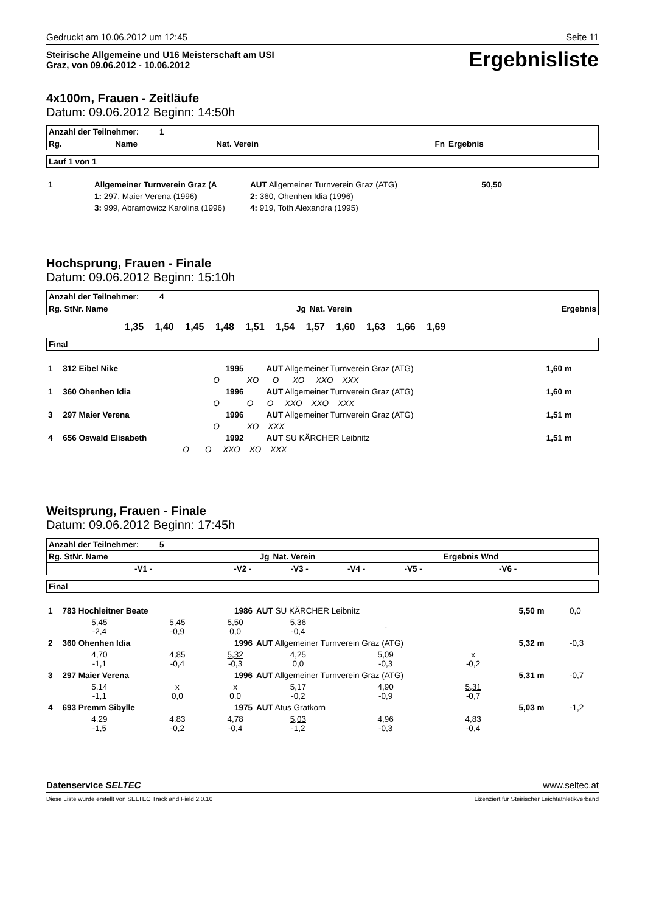Gedruckt am 10.06.2012 um 12:45 Seite 11
Steirische Allgemeine und U16 Meisterschaft am USI
Graz, von 09.06.2012 - 10.06.2012 Ergebnisliste
4x100m, Frauen - Zeitläufe
Datum: 09.06.2012 Beginn: 14:50h
| Anzahl der Teilnehmer: 1 | | | | |
| --- | --- | --- | --- | --- |
| Rg. | Name | Nat. Verein | Fn | Ergebnis |
| Lauf 1 von 1 |
| --- |
| 1 | Allgemeiner Turnverein Graz (A | AUT Allgemeiner Turnverein Graz (ATG) | 50,50 | |
| | 1: 297, Maier Verena (1996) | 2: 360, Ohenhen Idia (1996) | | |
| | 3: 999, Abramowicz Karolina (1996) | 4: 919, Toth Alexandra (1995) | | |
Hochsprung, Frauen - Finale
Datum: 09.06.2012 Beginn: 15:10h
| Anzahl der Teilnehmer: 4 | | | |
| --- | --- | --- | --- |
| Rg. StNr. Name | Jg | Nat. Verein | Ergebnis |
| | 1,35 | 1,40 | 1,45 | 1,48 | 1,51 | 1,54 | 1,57 | 1,60 | 1,63 | 1,66 | 1,69 | |
| Final |
| --- |
| 1 | 312 Eibel Nike | 1995 | AUT Allgemeiner Turnverein Graz (ATG) | 1,60 m |
| | O XO O XO XXO XXX | | | |
| 1 | 360 Ohenhen Idia | 1996 | AUT Allgemeiner Turnverein Graz (ATG) | 1,60 m |
| | O O O XXO XXO XXX | | | |
| 3 | 297 Maier Verena | 1996 | AUT Allgemeiner Turnverein Graz (ATG) | 1,51 m |
| | O XO XXX | | | |
| 4 | 656 Oswald Elisabeth | 1992 | AUT SU KÄRCHER Leibnitz | 1,51 m |
| | O O XXO XO XXX | | | |
Weitsprung, Frauen - Finale
Datum: 09.06.2012 Beginn: 17:45h
| Anzahl der Teilnehmer: 5 | | | | | | | |
| --- | --- | --- | --- | --- | --- | --- | --- |
| Rg. StNr. Name | | Jg | Nat. Verein | | | Ergebnis Wnd | |
| | -V1 - | -V2 - | -V3 - | -V4 - | -V5 - | -V6 - | |
| Final |
| --- |
| 1 | 783 Hochleitner Beate | | 1986 | AUT SU KÄRCHER Leibnitz | | | 5,50 m | 0,0 |
| | 5,45 -2,4 | 5,45 -0,9 | 5,50 0,0 | 5,36 -0,4 | - | | | |
| 2 | 360 Ohenhen Idia | | 1996 | AUT Allgemeiner Turnverein Graz (ATG) | | | 5,32 m | -0,3 |
| | 4,70 -1,1 | 4,85 -0,4 | 5,32 -0,3 | 4,25 0,0 | 5,09 -0,3 | x -0,2 | | |
| 3 | 297 Maier Verena | | 1996 | AUT Allgemeiner Turnverein Graz (ATG) | | | 5,31 m | -0,7 |
| | 5,14 -1,1 | x 0,0 | x 0,0 | 5,17 -0,2 | 4,90 -0,9 | 5,31 -0,7 | | |
| 4 | 693 Premm Sibylle | | 1975 | AUT Atus Gratkorn | | | 5,03 m | -1,2 |
| | 4,29 -1,5 | 4,83 -0,2 | 4,78 -0,4 | 5,03 -1,2 | 4,96 -0,3 | 4,83 -0,4 | | |
Datenservice SELTEC www.seltec.at
Diese Liste wurde erstellt von SELTEC Track and Field 2.0.10 Lizenziert für Steirischer Leichtathletikverband